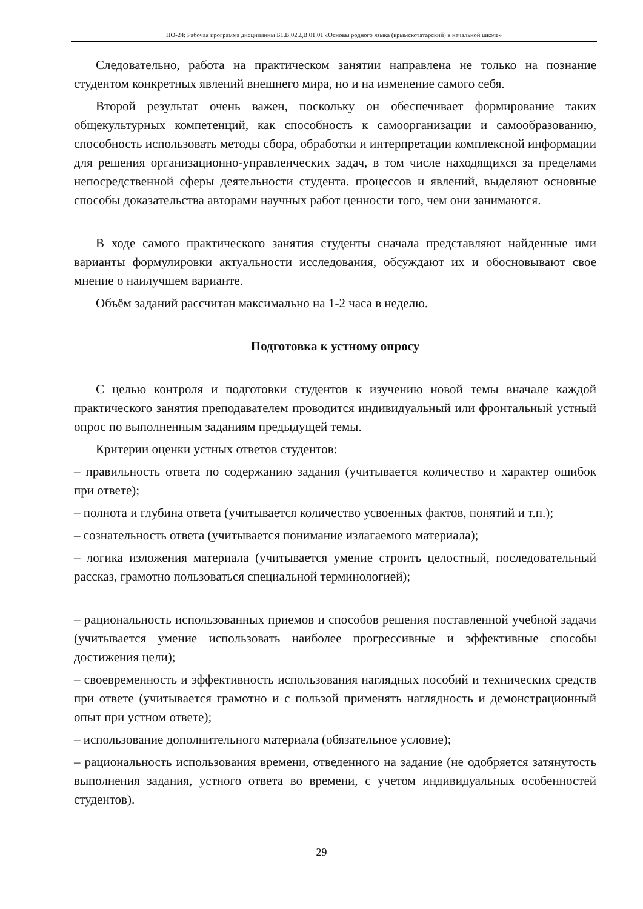НО-24: Рабочая программа дисциплины Б1.В.02.ДВ.01.01 «Основы родного языка (крымскотатарский) в начальной школе»
Следовательно, работа на практическом занятии направлена не только на познание студентом конкретных явлений внешнего мира, но и на изменение самого себя.
Второй результат очень важен, поскольку он обеспечивает формирование таких общекультурных компетенций, как способность к самоорганизации и самообразованию, способность использовать методы сбора, обработки и интерпретации комплексной информации для решения организационно-управленческих задач, в том числе находящихся за пределами непосредственной сферы деятельности студента. процессов и явлений, выделяют основные способы доказательства авторами научных работ ценности того, чем они занимаются.
В ходе самого практического занятия студенты сначала представляют найденные ими варианты формулировки актуальности исследования, обсуждают их и обосновывают свое мнение о наилучшем варианте.
Объём заданий рассчитан максимально на 1-2 часа в неделю.
Подготовка к устному опросу
С целью контроля и подготовки студентов к изучению новой темы вначале каждой практического занятия преподавателем проводится индивидуальный или фронтальный устный опрос по выполненным заданиям предыдущей темы.
Критерии оценки устных ответов студентов:
– правильность ответа по содержанию задания (учитывается количество и характер ошибок при ответе);
– полнота и глубина ответа (учитывается количество усвоенных фактов, понятий и т.п.);
– сознательность ответа (учитывается понимание излагаемого материала);
– логика изложения материала (учитывается умение строить целостный, последовательный рассказ, грамотно пользоваться специальной терминологией);
– рациональность использованных приемов и способов решения поставленной учебной задачи (учитывается умение использовать наиболее прогрессивные и эффективные способы достижения цели);
– своевременность и эффективность использования наглядных пособий и технических средств при ответе (учитывается грамотно и с пользой применять наглядность и демонстрационный опыт при устном ответе);
– использование дополнительного материала (обязательное условие);
– рациональность использования времени, отведенного на задание (не одобряется затянутость выполнения задания, устного ответа во времени, с учетом индивидуальных особенностей студентов).
29